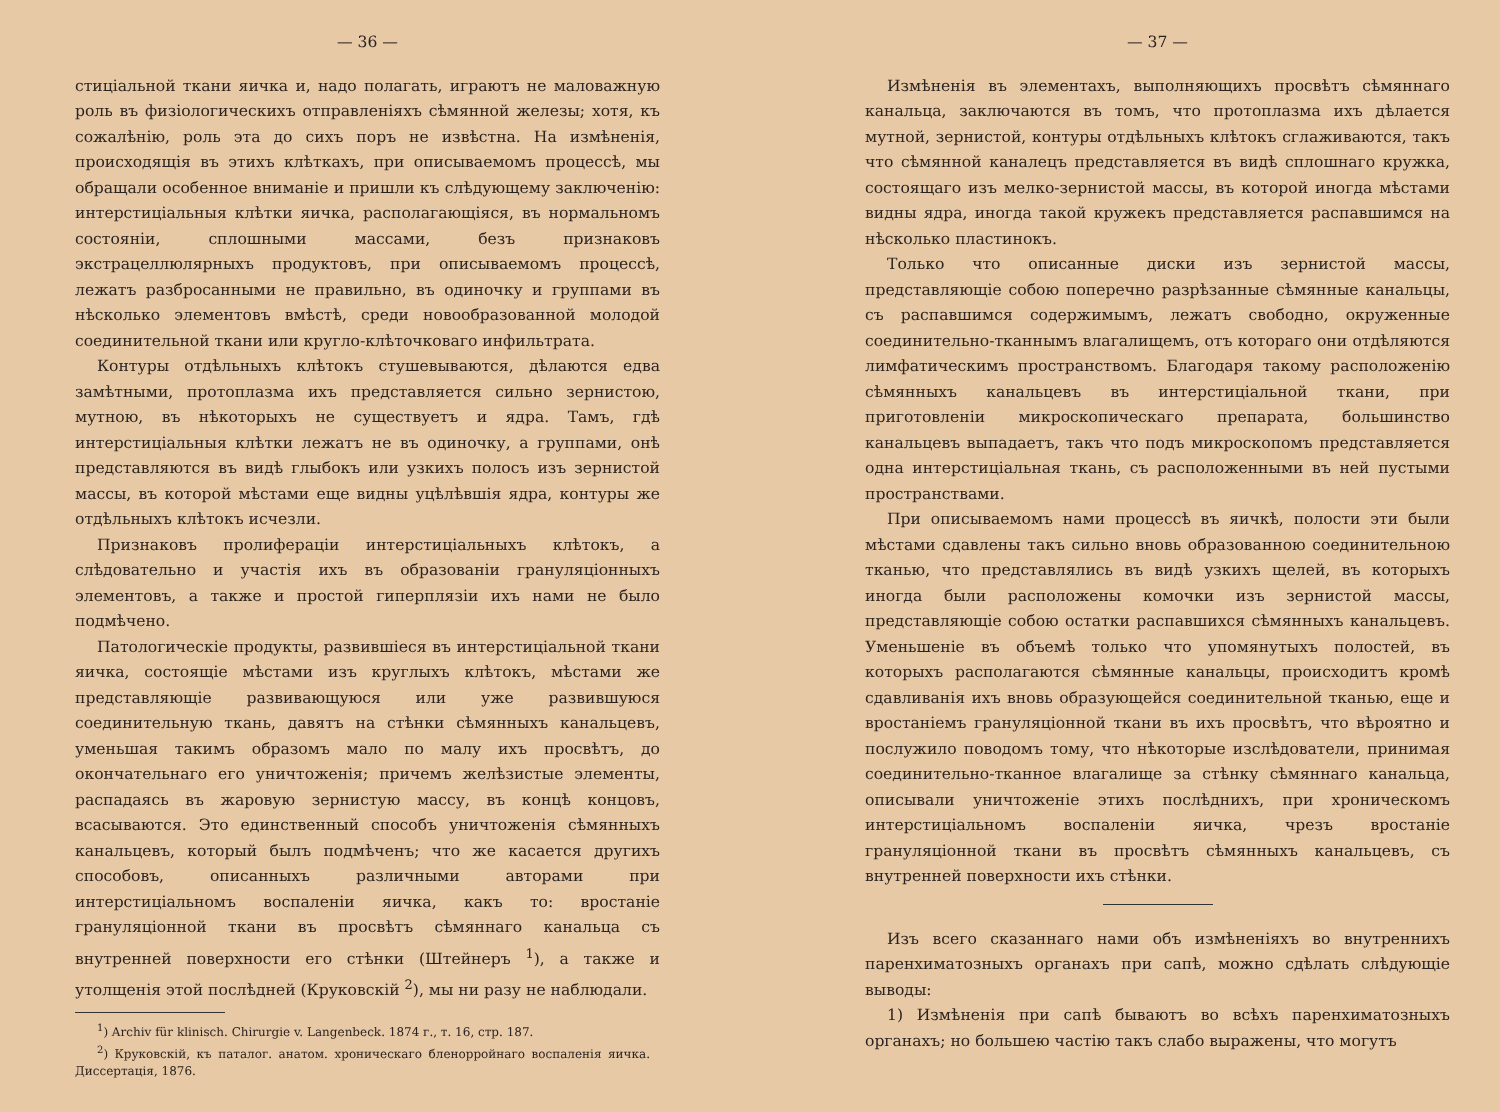— 36 —
стиціальной ткани яичка и, надо полагать, играютъ не маловажную роль въ физiологическихъ отправленiяхъ сѣмянной железы; хотя, къ сожалѣнiю, роль эта до сихъ поръ не извѣстна. На измѣненiя, происходящiя въ этихъ клѣткахъ, при описываемомъ процессѣ, мы обращали особенное вниманiе и пришли къ слѣдующему заключенiю: интерстицiальныя клѣтки яичка, располагающiяся, въ нормальномъ состоянiи, сплошными массами, безъ признаковъ экстрацеллюлярныхъ продуктовъ, при описываемомъ процессѣ, лежатъ разбросанными не правильно, въ одиночку и группами въ нѣсколько элементовъ вмѣстѣ, среди новообразованной молодой соединительной ткани или кругло-клѣточковаго инфильтрата.
Контуры отдѣльныхъ клѣтокъ стушевываются, дѣлаются едва замѣтными, протоплазма ихъ представляется сильно зернистою, мутною, въ нѣкоторыхъ не существуетъ и ядра. Тамъ, гдѣ интерстицiальныя клѣтки лежатъ не въ одиночку, а группами, онѣ представляются въ видѣ глыбокъ или узкихъ полосъ изъ зернистой массы, въ которой мѣстами еще видны уцѣлѣвшiя ядра, контуры же отдѣльныхъ клѣтокъ исчезли.
Признаковъ пролиферацiи интерстицiальныхъ клѣтокъ, а слѣдовательно и участiя ихъ въ образованiи грануляцiонныхъ элементовъ, а также и простой гиперплязiи ихъ нами не было подмѣчено.
Патологическiе продукты, развившiеся въ интерстицiальной ткани яичка, состоящiе мѣстами изъ круглыхъ клѣтокъ, мѣстами же представляющiе развивающуюся или уже развившуюся соединительную ткань, давятъ на стѣнки сѣмянныхъ канальцевъ, уменьшая такимъ образомъ мало по малу ихъ просвѣтъ, до окончательнаго его уничтоженiя; причемъ желѣзистые элементы, распадаясь въ жаровую зернистую массу, въ концѣ концовъ, всасываются. Это единственный способъ уничтоженiя сѣмянныхъ канальцевъ, который былъ подмѣченъ; что же касается другихъ способовъ, описанныхъ различными авторами при интерстицiальномъ воспаленiи яичка, какъ то: вростанiе грануляцiонной ткани въ просвѣтъ сѣмяннаго канальца съ внутренней поверхности его стѣнки (Штейнеръ <sup>1</sup>), а также и утолщенiя этой послѣдней (Круковскiй <sup>2</sup>), мы ни разу не наблюдали.
<sup>1</sup>) Archiv für klinisch. Chirurgie v. Langenbeck. 1874 г., т. 16, стр. 187.
<sup>2</sup>) Круковскiй, къ паталог. анатом. хроническаго бленорройнаго воспаленiя яичка. Диссертацiя, 1876.
— 37 —
Измѣненiя въ элементахъ, выполняющихъ просвѣтъ сѣмяннаго канальца, заключаются въ томъ, что протоплазма ихъ дѣлается мутной, зернистой, контуры отдѣльныхъ клѣтокъ сглаживаются, такъ что сѣмянной каналецъ представляется въ видѣ сплошнаго кружка, состоящаго изъ мелко-зернистой массы, въ которой иногда мѣстами видны ядра, иногда такой кружекъ представляется распавшимся на нѣсколько пластинокъ.
Только что описанные диски изъ зернистой массы, представляющiе собою поперечно разрѣзанные сѣмянные канальцы, съ распавшимся содержимымъ, лежатъ свободно, окруженные соединительно-тканнымъ влагалищемъ, отъ котораго они отдѣляются лимфатическимъ пространствомъ. Благодаря такому расположенiю сѣмянныхъ канальцевъ въ интерстицiальной ткани, при приготовленiи микроскопическаго препарата, большинство канальцевъ выпадаетъ, такъ что подъ микроскопомъ представляется одна интерстицiальная ткань, съ расположенными въ ней пустыми пространствами.
При описываемомъ нами процессѣ въ яичкѣ, полости эти были мѣстами сдавлены такъ сильно вновь образованною соединительною тканью, что представлялись въ видѣ узкихъ щелей, въ которыхъ иногда были расположены комочки изъ зернистой массы, представляющiе собою остатки распавшихся сѣмянныхъ канальцевъ. Уменьшенiе въ объемѣ только что упомянутыхъ полостей, въ которыхъ располагаются сѣмянные канальцы, происходитъ кромѣ сдавливанiя ихъ вновь образующейся соединительной тканью, еще и вростанiемъ грануляцiонной ткани въ ихъ просвѣтъ, что вѣроятно и послужило поводомъ тому, что нѣкоторые изслѣдователи, принимая соединительно-тканное влагалище за стѣнку сѣмяннаго канальца, описывали уничтоженiе этихъ послѣднихъ, при хроническомъ интерстицiальномъ воспаленiи яичка, чрезъ вростанiе грануляцiонной ткани въ просвѣтъ сѣмянныхъ канальцевъ, съ внутренней поверхности ихъ стѣнки.
Изъ всего сказаннаго нами объ измѣненiяхъ во внутреннихъ паренхиматозныхъ органахъ при сапѣ, можно сдѣлать слѣдующiе выводы:
1) Измѣненiя при сапѣ бываютъ во всѣхъ паренхиматозныхъ органахъ; но большею частiю такъ слабо выражены, что могутъ